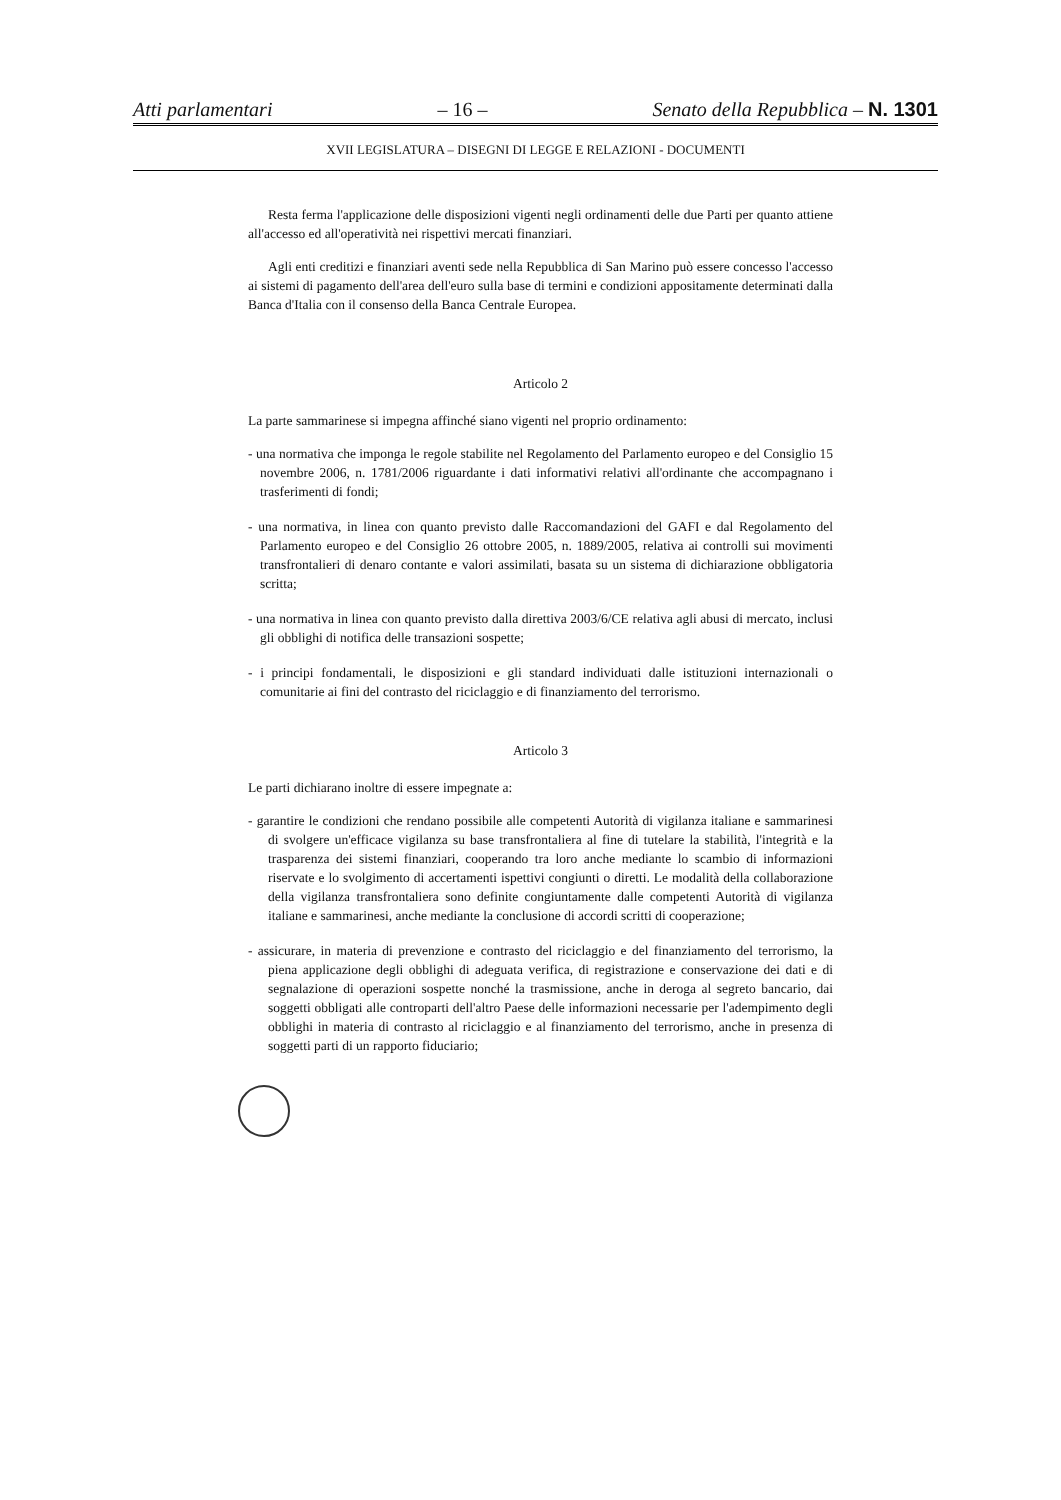Atti parlamentari – 16 – Senato della Repubblica – N. 1301
XVII LEGISLATURA – DISEGNI DI LEGGE E RELAZIONI - DOCUMENTI
Resta ferma l'applicazione delle disposizioni vigenti negli ordinamenti delle due Parti per quanto attiene all'accesso ed all'operatività nei rispettivi mercati finanziari.
Agli enti creditizi e finanziari aventi sede nella Repubblica di San Marino può essere concesso l'accesso ai sistemi di pagamento dell'area dell'euro sulla base di termini e condizioni appositamente determinati dalla Banca d'Italia con il consenso della Banca Centrale Europea.
Articolo 2
La parte sammarinese si impegna affinché siano vigenti nel proprio ordinamento:
- una normativa che imponga le regole stabilite nel Regolamento del Parlamento europeo e del Consiglio 15 novembre 2006, n. 1781/2006 riguardante i dati informativi relativi all'ordinante che accompagnano i trasferimenti di fondi;
- una normativa, in linea con quanto previsto dalle Raccomandazioni del GAFI e dal Regolamento del Parlamento europeo e del Consiglio 26 ottobre 2005, n. 1889/2005, relativa ai controlli sui movimenti transfrontalieri di denaro contante e valori assimilati, basata su un sistema di dichiarazione obbligatoria scritta;
- una normativa in linea con quanto previsto dalla direttiva 2003/6/CE relativa agli abusi di mercato, inclusi gli obblighi di notifica delle transazioni sospette;
- i principi fondamentali, le disposizioni e gli standard individuati dalle istituzioni internazionali o comunitarie ai fini del contrasto del riciclaggio e di finanziamento del terrorismo.
Articolo 3
Le parti dichiarano inoltre di essere impegnate a:
- garantire le condizioni che rendano possibile alle competenti Autorità di vigilanza italiane e sammarinesi di svolgere un'efficace vigilanza su base transfrontaliera al fine di tutelare la stabilità, l'integrità e la trasparenza dei sistemi finanziari, cooperando tra loro anche mediante lo scambio di informazioni riservate e lo svolgimento di accertamenti ispettivi congiunti o diretti. Le modalità della collaborazione della vigilanza transfrontaliera sono definite congiuntamente dalle competenti Autorità di vigilanza italiane e sammarinesi, anche mediante la conclusione di accordi scritti di cooperazione;
- assicurare, in materia di prevenzione e contrasto del riciclaggio e del finanziamento del terrorismo, la piena applicazione degli obblighi di adeguata verifica, di registrazione e conservazione dei dati e di segnalazione di operazioni sospette nonché la trasmissione, anche in deroga al segreto bancario, dai soggetti obbligati alle controparti dell'altro Paese delle informazioni necessarie per l'adempimento degli obblighi in materia di contrasto al riciclaggio e al finanziamento del terrorismo, anche in presenza di soggetti parti di un rapporto fiduciario;